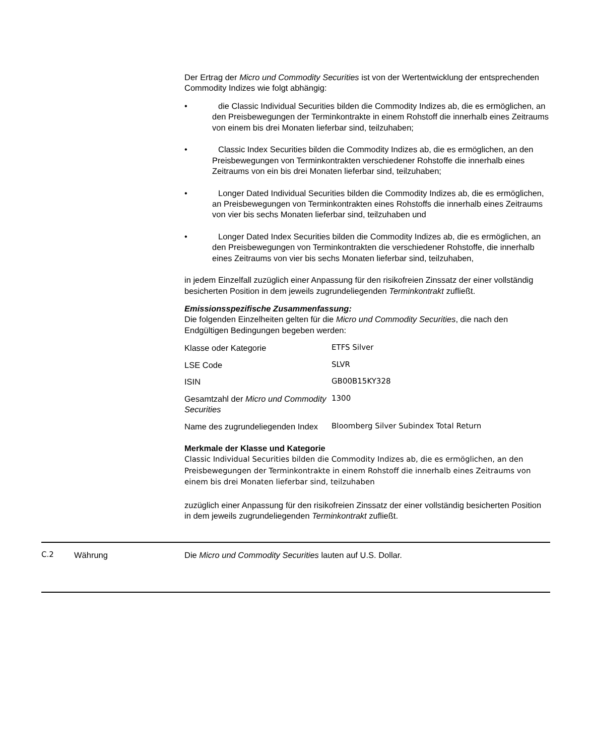Der Ertrag der Micro und Commodity Securities ist von der Wertentwicklung der entsprechenden Commodity Indizes wie folgt abhängig:
• die Classic Individual Securities bilden die Commodity Indizes ab, die es ermöglichen, an den Preisbewegungen der Terminkontrakte in einem Rohstoff die innerhalb eines Zeitraums von einem bis drei Monaten lieferbar sind, teilzuhaben;
• Classic Index Securities bilden die Commodity Indizes ab, die es ermöglichen, an den Preisbewegungen von Terminkontrakten verschiedener Rohstoffe die innerhalb eines Zeitraums von ein bis drei Monaten lieferbar sind, teilzuhaben;
• Longer Dated Individual Securities bilden die Commodity Indizes ab, die es ermöglichen, an Preisbewegungen von Terminkontrakten eines Rohstoffs die innerhalb eines Zeitraums von vier bis sechs Monaten lieferbar sind, teilzuhaben und
• Longer Dated Index Securities bilden die Commodity Indizes ab, die es ermöglichen, an den Preisbewegungen von Terminkontrakten die verschiedener Rohstoffe, die innerhalb eines Zeitraums von vier bis sechs Monaten lieferbar sind, teilzuhaben,
in jedem Einzelfall zuzüglich einer Anpassung für den risikofreien Zinssatz der einer vollständig besicherten Position in dem jeweils zugrundeliegenden Terminkontrakt zufließt.
Emissionsspezifische Zusammenfassung:
Die folgenden Einzelheiten gelten für die Micro und Commodity Securities, die nach den Endgültigen Bedingungen begeben werden:
| Klasse oder Kategorie | ETFS Silver |
| LSE Code | SLVR |
| ISIN | GB00B15KY328 |
| Gesamtzahl der Micro und Commodity Securities | 1300 |
| Name des zugrundeliegenden Index | Bloomberg Silver Subindex Total Return |
Merkmale der Klasse und Kategorie
Classic Individual Securities bilden die Commodity Indizes ab, die es ermöglichen, an den Preisbewegungen der Terminkontrakte in einem Rohstoff die innerhalb eines Zeitraums von einem bis drei Monaten lieferbar sind, teilzuhaben
zuzüglich einer Anpassung für den risikofreien Zinssatz der einer vollständig besicherten Position in dem jeweils zugrundeliegenden Terminkontrakt zufließt.
C.2 Währung Die Micro und Commodity Securities lauten auf U.S. Dollar.